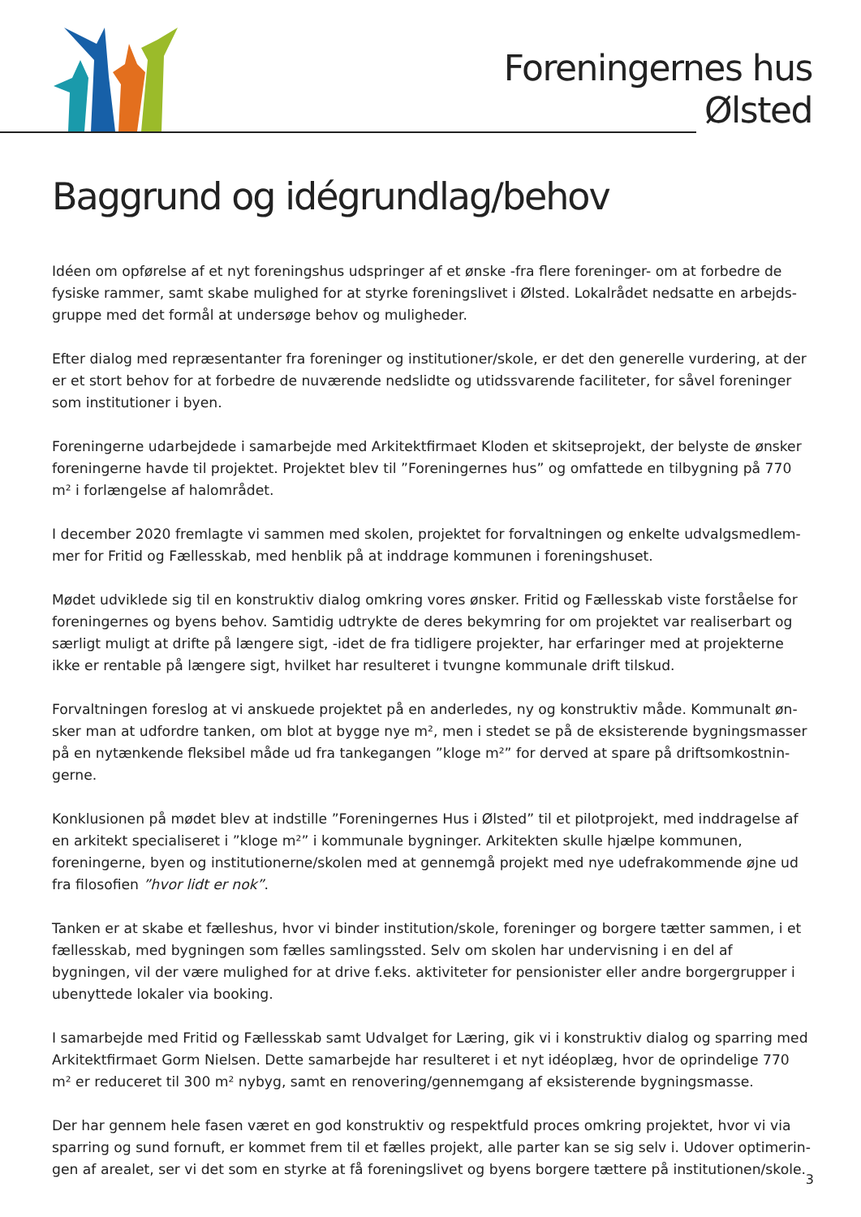Foreningernes hus
Ølsted
Baggrund og idégrundlag/behov
Idéen om opførelse af et nyt foreningshus udspringer af et ønske -fra flere foreninger- om at forbedre de fysiske rammer, samt skabe mulighed for at styrke foreningslivet i Ølsted. Lokalrådet nedsatte en arbejds-gruppe med det formål at undersøge behov og muligheder.
Efter dialog med repræsentanter fra foreninger og institutioner/skole, er det den generelle vurdering, at der er et stort behov for at forbedre de nuværende nedslidte og utidssvarende faciliteter, for såvel foreninger som institutioner i byen.
Foreningerne udarbejdede i samarbejde med Arkitektfirmaet Kloden et skitseprojekt, der belyste de ønsker foreningerne havde til projektet. Projektet blev til ”Foreningernes hus” og omfattede en tilbygning på 770 m² i forlængelse af halområdet.
I december 2020 fremlagte vi sammen med skolen, projektet for forvaltningen og enkelte udvalgsmedlem-mer for Fritid og Fællesskab, med henblik på at inddrage kommunen i foreningshuset.
Mødet udviklede sig til en konstruktiv dialog omkring vores ønsker. Fritid og Fællesskab viste forståelse for foreningernes og byens behov. Samtidig udtrykte de deres bekymring for om projektet var realiserbart og særligt muligt at drifte på længere sigt, -idet de fra tidligere projekter, har erfaringer med at projekterne ikke er rentable på længere sigt, hvilket har resulteret i tvungne kommunale drift tilskud.
Forvaltningen foreslog at vi anskuede projektet på en anderledes, ny og konstruktiv måde. Kommunalt øn-sker man at udfordre tanken, om blot at bygge nye m², men i stedet se på de eksisterende bygningsmasser på en nytænkende fleksibel måde ud fra tankegangen ”kloge m²” for derved at spare på driftsomkostnin-gerne.
Konklusionen på mødet blev at indstille ”Foreningernes Hus i Ølsted” til et pilotprojekt, med inddragelse af en arkitekt specialiseret i ”kloge m²” i kommunale bygninger. Arkitekten skulle hjælpe kommunen, foreningerne, byen og institutionerne/skolen med at gennemgå projekt med nye udefrakommende øjne ud fra filosofien ”hvor lidt er nok”.
Tanken er at skabe et fælleshus, hvor vi binder institution/skole, foreninger og borgere tætter sammen, i et fællesskab, med bygningen som fælles samlingssted. Selv om skolen har undervisning i en del af bygningen, vil der være mulighed for at drive f.eks. aktiviteter for pensionister eller andre borgergrupper i ubenyttede lokaler via booking.
I samarbejde med Fritid og Fællesskab samt Udvalget for Læring, gik vi i konstruktiv dialog og sparring med Arkitektfirmaet Gorm Nielsen. Dette samarbejde har resulteret i et nyt idéoplæg, hvor de oprindelige 770 m² er reduceret til 300 m² nybyg, samt en renovering/gennemgang af eksisterende bygningsmasse.
Der har gennem hele fasen været en god konstruktiv og respektfuld proces omkring projektet, hvor vi via sparring og sund fornuft, er kommet frem til et fælles projekt, alle parter kan se sig selv i. Udover optimerin-gen af arealet, ser vi det som en styrke at få foreningslivet og byens borgere tættere på institutionen/skole.
3